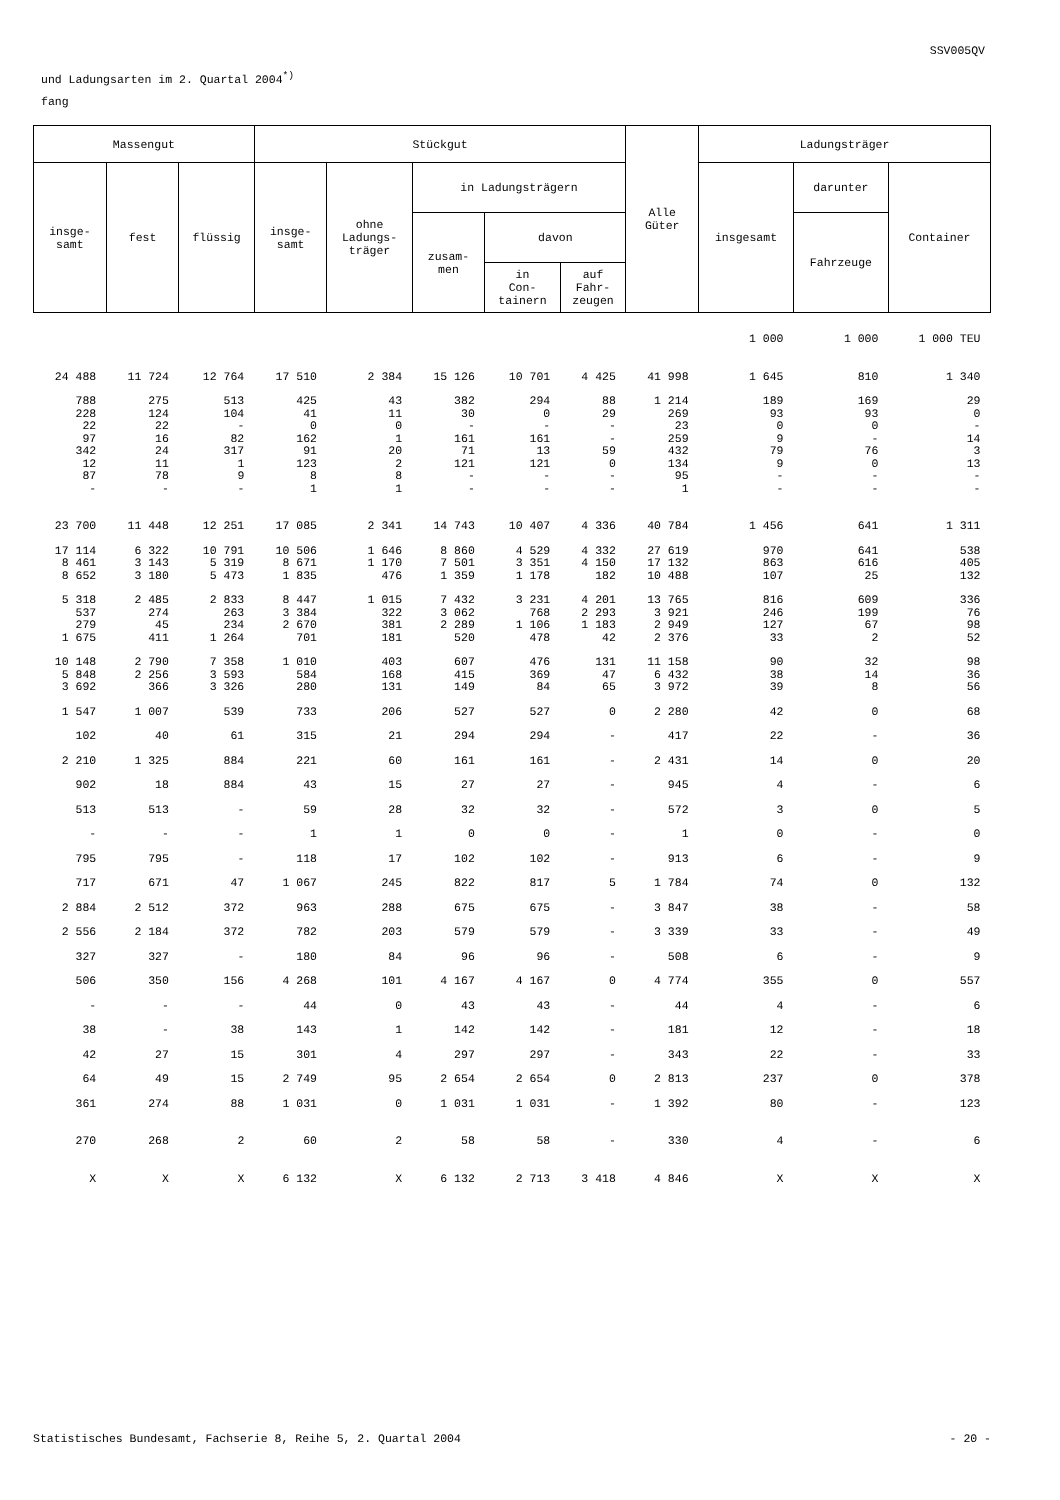SSV005QV
und Ladungsarten im 2. Quartal 2004<sup>*)</sup>
fang
| Massengut | | | Stückgut | | | | | Alle Güter | Ladungsträger | | |
| --- | --- | --- | --- | --- | --- | --- | --- | --- | --- | --- | --- |
| insge- samt | fest | flüssig | insge- samt | ohne Ladungs- träger | in Ladungsträgern | | | | insgesamt | darunter | Container |
| | | | | | zusam- men | davon | | | | Fahrzeuge | |
| | | | | | | in Con- tainern | auf Fahr- zeugen | | | | |
| | | | | | | | | | 1 000 | 1 000 | 1 000 TEU |
| 24 488 | 11 724 | 12 764 | 17 510 | 2 384 | 15 126 | 10 701 | 4 425 | 41 998 | 1 645 | 810 | 1 340 |
| 788 | 275 | 513 | 425 | 43 | 382 | 294 | 88 | 1 214 | 189 | 169 | 29 |
| 228 | 124 | 104 | 41 | 11 | 30 | 0 | 29 | 269 | 93 | 93 | 0 |
| 22 | 22 | - | 0 | 0 | - | - | - | 23 | 0 | 0 | - |
| 97 | 16 | 82 | 162 | 1 | 161 | 161 | - | 259 | 9 | - | 14 |
| 342 | 24 | 317 | 91 | 20 | 71 | 13 | 59 | 432 | 79 | 76 | 3 |
| 12 | 11 | 1 | 123 | 2 | 121 | 121 | 0 | 134 | 9 | 0 | 13 |
| 87 | 78 | 9 | 8 | 8 | - | - | - | 95 | - | - | - |
| - | - | - | 1 | 1 | - | - | - | 1 | - | - | - |
| 23 700 | 11 448 | 12 251 | 17 085 | 2 341 | 14 743 | 10 407 | 4 336 | 40 784 | 1 456 | 641 | 1 311 |
| 17 114 | 6 322 | 10 791 | 10 506 | 1 646 | 8 860 | 4 529 | 4 332 | 27 619 | 970 | 641 | 538 |
| 8 461 | 3 143 | 5 319 | 8 671 | 1 170 | 7 501 | 3 351 | 4 150 | 17 132 | 863 | 616 | 405 |
| 8 652 | 3 180 | 5 473 | 1 835 | 476 | 1 359 | 1 178 | 182 | 10 488 | 107 | 25 | 132 |
| 5 318 | 2 485 | 2 833 | 8 447 | 1 015 | 7 432 | 3 231 | 4 201 | 13 765 | 816 | 609 | 336 |
| 537 | 274 | 263 | 3 384 | 322 | 3 062 | 768 | 2 293 | 3 921 | 246 | 199 | 76 |
| 279 | 45 | 234 | 2 670 | 381 | 2 289 | 1 106 | 1 183 | 2 949 | 127 | 67 | 98 |
| 1 675 | 411 | 1 264 | 701 | 181 | 520 | 478 | 42 | 2 376 | 33 | 2 | 52 |
| 10 148 | 2 790 | 7 358 | 1 010 | 403 | 607 | 476 | 131 | 11 158 | 90 | 32 | 98 |
| 5 848 | 2 256 | 3 593 | 584 | 168 | 415 | 369 | 47 | 6 432 | 38 | 14 | 36 |
| 3 692 | 366 | 3 326 | 280 | 131 | 149 | 84 | 65 | 3 972 | 39 | 8 | 56 |
| 1 547 | 1 007 | 539 | 733 | 206 | 527 | 527 | 0 | 2 280 | 42 | 0 | 68 |
| 102 | 40 | 61 | 315 | 21 | 294 | 294 | - | 417 | 22 | - | 36 |
| 2 210 | 1 325 | 884 | 221 | 60 | 161 | 161 | - | 2 431 | 14 | 0 | 20 |
| 902 | 18 | 884 | 43 | 15 | 27 | 27 | - | 945 | 4 | - | 6 |
| 513 | 513 | - | 59 | 28 | 32 | 32 | - | 572 | 3 | 0 | 5 |
| - | - | - | 1 | 1 | 0 | 0 | - | 1 | 0 | - | 0 |
| 795 | 795 | - | 118 | 17 | 102 | 102 | - | 913 | 6 | - | 9 |
| 717 | 671 | 47 | 1 067 | 245 | 822 | 817 | 5 | 1 784 | 74 | 0 | 132 |
| 2 884 | 2 512 | 372 | 963 | 288 | 675 | 675 | - | 3 847 | 38 | - | 58 |
| 2 556 | 2 184 | 372 | 782 | 203 | 579 | 579 | - | 3 339 | 33 | - | 49 |
| 327 | 327 | - | 180 | 84 | 96 | 96 | - | 508 | 6 | - | 9 |
| 506 | 350 | 156 | 4 268 | 101 | 4 167 | 4 167 | 0 | 4 774 | 355 | 0 | 557 |
| - | - | - | 44 | 0 | 43 | 43 | - | 44 | 4 | - | 6 |
| 38 | - | 38 | 143 | 1 | 142 | 142 | - | 181 | 12 | - | 18 |
| 42 | 27 | 15 | 301 | 4 | 297 | 297 | - | 343 | 22 | - | 33 |
| 64 | 49 | 15 | 2 749 | 95 | 2 654 | 2 654 | 0 | 2 813 | 237 | 0 | 378 |
| 361 | 274 | 88 | 1 031 | 0 | 1 031 | 1 031 | - | 1 392 | 80 | - | 123 |
| 270 | 268 | 2 | 60 | 2 | 58 | 58 | - | 330 | 4 | - | 6 |
| X | X | X | 6 132 | X | 6 132 | 2 713 | 3 418 | 4 846 | X | X | X |
Statistisches Bundesamt, Fachserie 8, Reihe 5, 2. Quartal 2004 - 20 -